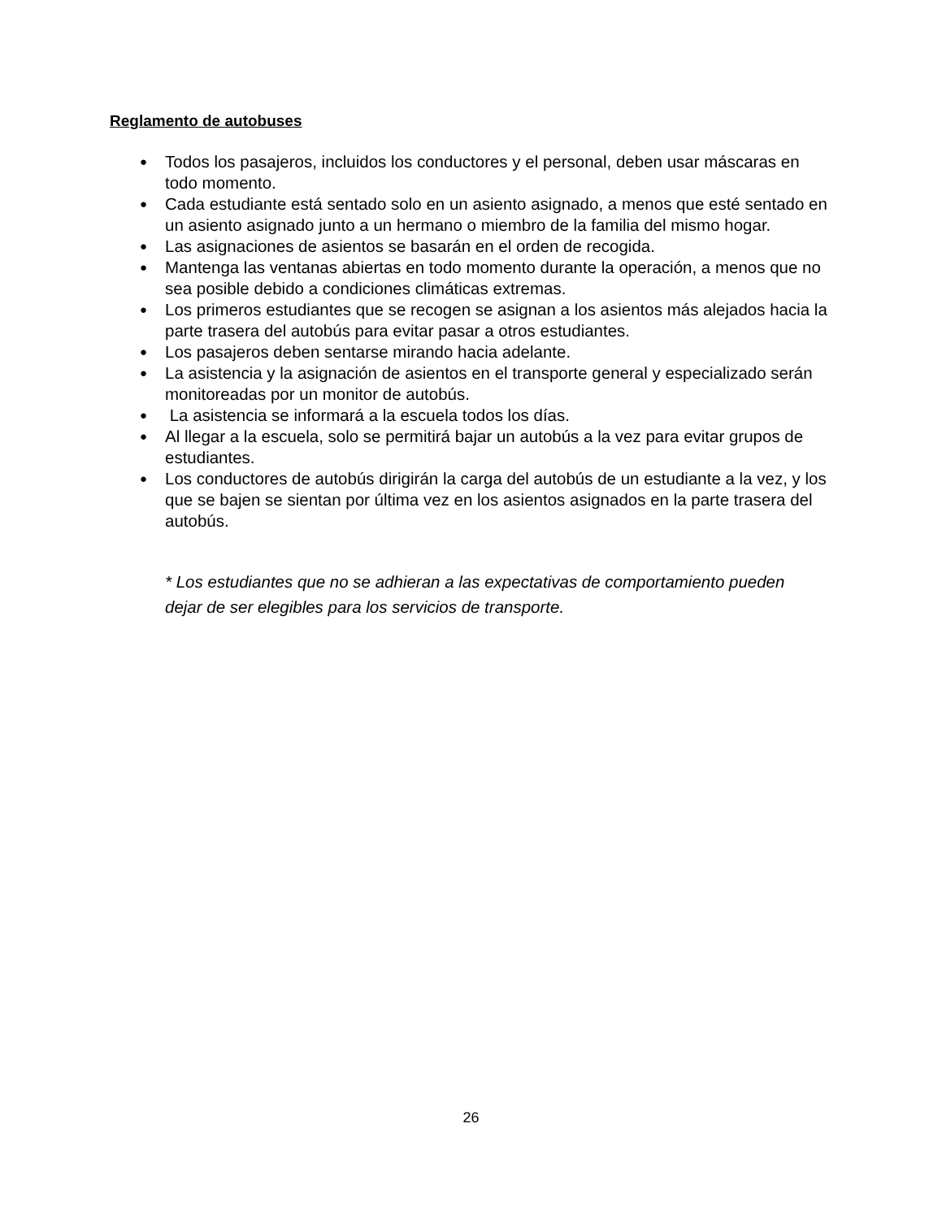Reglamento de autobuses
● Todos los pasajeros, incluidos los conductores y el personal, deben usar máscaras en todo momento.
● Cada estudiante está sentado solo en un asiento asignado, a menos que esté sentado en un asiento asignado junto a un hermano o miembro de la familia del mismo hogar.
● Las asignaciones de asientos se basarán en el orden de recogida.
● Mantenga las ventanas abiertas en todo momento durante la operación, a menos que no sea posible debido a condiciones climáticas extremas.
● Los primeros estudiantes que se recogen se asignan a los asientos más alejados hacia la parte trasera del autobús para evitar pasar a otros estudiantes.
● Los pasajeros deben sentarse mirando hacia adelante.
● La asistencia y la asignación de asientos en el transporte general y especializado serán monitoreadas por un monitor de autobús.
● La asistencia se informará a la escuela todos los días.
● Al llegar a la escuela, solo se permitirá bajar un autobús a la vez para evitar grupos de estudiantes.
● Los conductores de autobús dirigirán la carga del autobús de un estudiante a la vez, y los que se bajen se sientan por última vez en los asientos asignados en la parte trasera del autobús.
* Los estudiantes que no se adhieran a las expectativas de comportamiento pueden dejar de ser elegibles para los servicios de transporte.
26